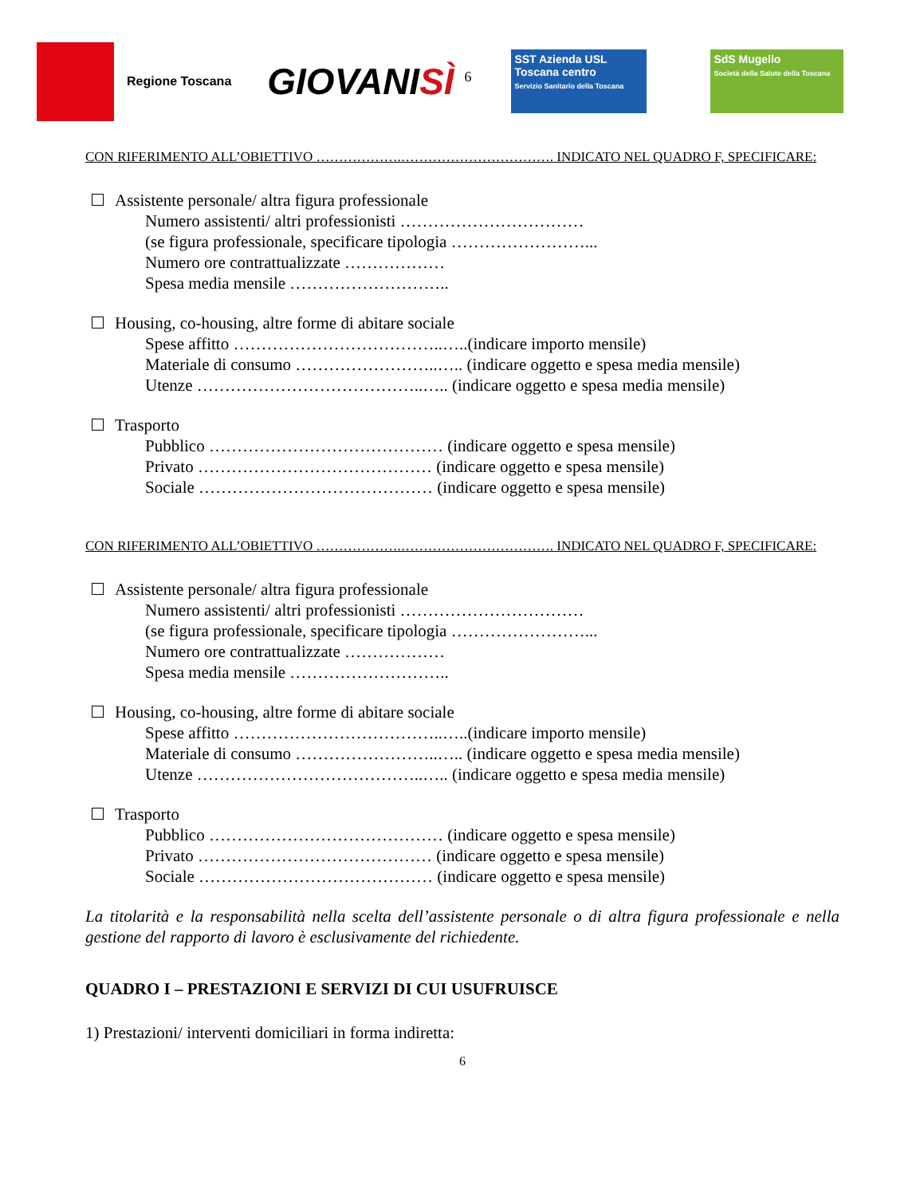Regione Toscana
GIOVANISÌ <sup>6</sup>
SST Azienda USL Toscana centro
Servizio Sanitario della Toscana
SdS Mugello
Società della Salute della Toscana
CON RIFERIMENTO ALL’OBIETTIVO ……………….……………………………. INDICATO NEL QUADRO F, SPECIFICARE:
Assistente personale/ altra figura professionale
Numero assistenti/ altri professionisti ……………………………
(se figura professionale, specificare tipologia ……………………...
Numero ore contrattualizzate ………………
Spesa media mensile ………………………..
Housing, co-housing, altre forme di abitare sociale
Spese affitto ………………………………..…..(indicare importo mensile)
Materiale di consumo ……………………..….. (indicare oggetto e spesa media mensile)
Utenze …………………………………..….. (indicare oggetto e spesa media mensile)
Trasporto
Pubblico …………………………………… (indicare oggetto e spesa mensile)
Privato …………………………………… (indicare oggetto e spesa mensile)
Sociale …………………………………… (indicare oggetto e spesa mensile)
CON RIFERIMENTO ALL’OBIETTIVO ……………….……………………………. INDICATO NEL QUADRO F, SPECIFICARE:
Assistente personale/ altra figura professionale
Numero assistenti/ altri professionisti ……………………………
(se figura professionale, specificare tipologia ……………………...
Numero ore contrattualizzate ………………
Spesa media mensile ………………………..
Housing, co-housing, altre forme di abitare sociale
Spese affitto ………………………………..…..(indicare importo mensile)
Materiale di consumo ……………………..….. (indicare oggetto e spesa media mensile)
Utenze …………………………………..….. (indicare oggetto e spesa media mensile)
Trasporto
Pubblico …………………………………… (indicare oggetto e spesa mensile)
Privato …………………………………… (indicare oggetto e spesa mensile)
Sociale …………………………………… (indicare oggetto e spesa mensile)
La titolarità e la responsabilità nella scelta dell’assistente personale o di altra figura professionale e nella gestione del rapporto di lavoro è esclusivamente del richiedente.
QUADRO I – PRESTAZIONI E SERVIZI DI CUI USUFRUISCE
1) Prestazioni/ interventi domiciliari in forma indiretta:
6